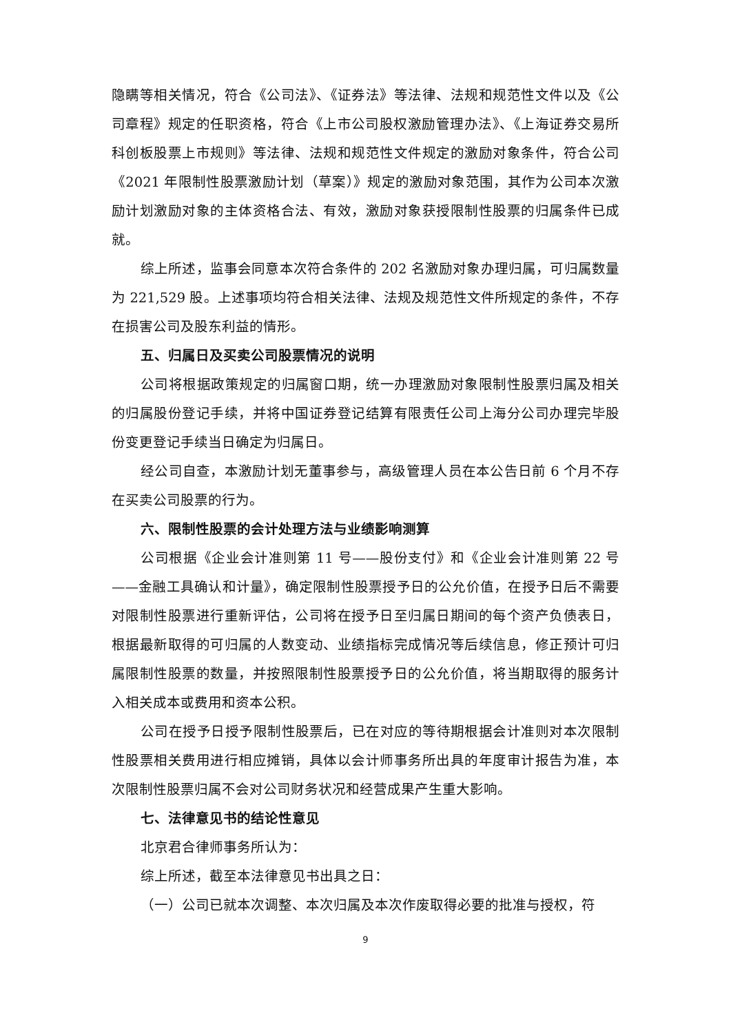隐瞒等相关情况，符合《公司法》、《证券法》等法律、法规和规范性文件以及《公司章程》规定的任职资格，符合《上市公司股权激励管理办法》、《上海证券交易所科创板股票上市规则》等法律、法规和规范性文件规定的激励对象条件，符合公司《2021 年限制性股票激励计划（草案）》规定的激励对象范围，其作为公司本次激励计划激励对象的主体资格合法、有效，激励对象获授限制性股票的归属条件已成就。
综上所述，监事会同意本次符合条件的 202 名激励对象办理归属，可归属数量为 221,529 股。上述事项均符合相关法律、法规及规范性文件所规定的条件，不存在损害公司及股东利益的情形。
五、归属日及买卖公司股票情况的说明
公司将根据政策规定的归属窗口期，统一办理激励对象限制性股票归属及相关的归属股份登记手续，并将中国证券登记结算有限责任公司上海分公司办理完毕股份变更登记手续当日确定为归属日。
经公司自查，本激励计划无董事参与，高级管理人员在本公告日前 6 个月不存在买卖公司股票的行为。
六、限制性股票的会计处理方法与业绩影响测算
公司根据《企业会计准则第 11 号——股份支付》和《企业会计准则第 22 号——金融工具确认和计量》，确定限制性股票授予日的公允价值，在授予日后不需要对限制性股票进行重新评估，公司将在授予日至归属日期间的每个资产负债表日，根据最新取得的可归属的人数变动、业绩指标完成情况等后续信息，修正预计可归属限制性股票的数量，并按照限制性股票授予日的公允价值，将当期取得的服务计入相关成本或费用和资本公积。
公司在授予日授予限制性股票后，已在对应的等待期根据会计准则对本次限制性股票相关费用进行相应摊销，具体以会计师事务所出具的年度审计报告为准，本次限制性股票归属不会对公司财务状况和经营成果产生重大影响。
七、法律意见书的结论性意见
北京君合律师事务所认为：
综上所述，截至本法律意见书出具之日：
（一）公司已就本次调整、本次归属及本次作废取得必要的批准与授权，符
9